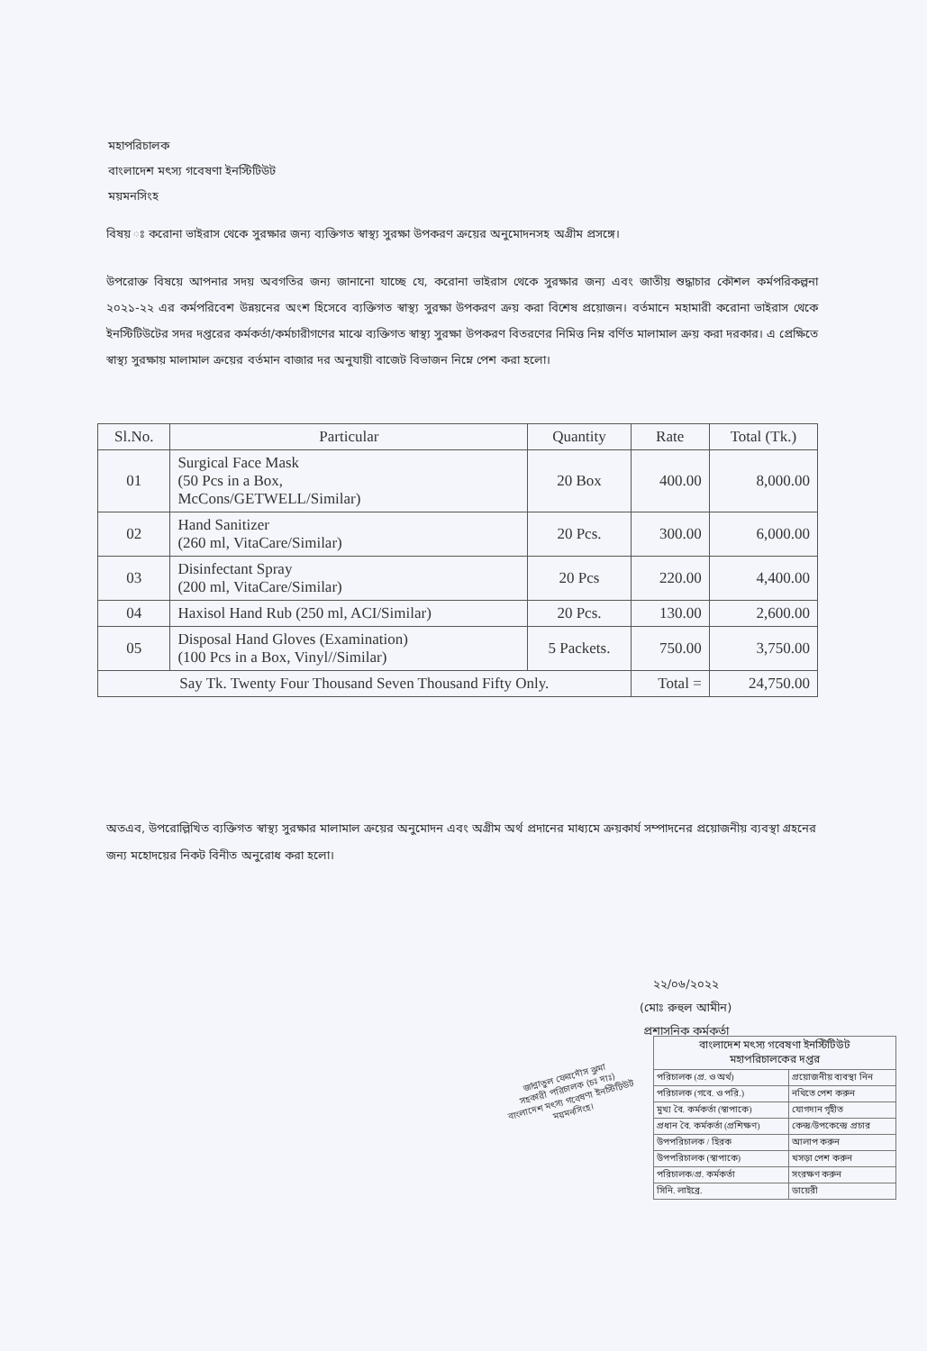মহাপরিচালক
বাংলাদেশ মৎস্য গবেষণা ইনস্টিটিউট
ময়মনসিংহ
বিষয় ঃ করোনা ভাইরাস থেকে সুরক্ষার জন্য ব্যক্তিগত স্বাস্থ্য সুরক্ষা উপকরণ ক্রয়ের অনুমোদনসহ অগ্রীম প্রসঙ্গে।
উপরোক্ত বিষয়ে আপনার সদয় অবগতির জন্য জানানো যাচ্ছে যে, করোনা ভাইরাস থেকে সুরক্ষার জন্য এবং জাতীয় শুদ্ধাচার কৌশল কর্মপরিকল্পনা ২০২১-২২ এর কর্মপরিবেশ উন্নয়নের অংশ হিসেবে ব্যক্তিগত স্বাস্থ্য সুরক্ষা উপকরণ ক্রয় করা বিশেষ প্রয়োজন। বর্তমানে মহামারী করোনা ভাইরাস থেকে ইনস্টিটিউটের সদর দপ্তরের কর্মকর্তা/কর্মচারীগণের মাঝে ব্যক্তিগত স্বাস্থ্য সুরক্ষা উপকরণ বিতরণের নিমিত্ত নিম্ন বর্ণিত মালামাল ক্রয় করা দরকার। এ প্রেক্ষিতে স্বাস্থ্য সুরক্ষায় মালামাল ক্রয়ের বর্তমান বাজার দর অনুযায়ী বাজেট বিভাজন নিম্নে পেশ করা হলো।
| Sl.No. | Particular | Quantity | Rate | Total (Tk.) |
| --- | --- | --- | --- | --- |
| 01 | Surgical Face Mask (50 Pcs in a Box, McCons/GETWELL/Similar) | 20 Box | 400.00 | 8,000.00 |
| 02 | Hand Sanitizer (260 ml, VitaCare/Similar) | 20 Pcs. | 300.00 | 6,000.00 |
| 03 | Disinfectant Spray (200 ml, VitaCare/Similar) | 20 Pcs | 220.00 | 4,400.00 |
| 04 | Haxisol Hand Rub (250 ml, ACI/Similar) | 20 Pcs. | 130.00 | 2,600.00 |
| 05 | Disposal Hand Gloves (Examination) (100 Pcs in a Box, Vinyl//Similar) | 5 Packets. | 750.00 | 3,750.00 |
| Say Tk. Twenty Four Thousand Seven Thousand Fifty Only. | | | Total = | 24,750.00 |
অতএব, উপরোল্লিখিত ব্যক্তিগত স্বাস্থ্য সুরক্ষার মালামাল ক্রয়ের অনুমোদন এবং অগ্রীম অর্থ প্রদানের মাধ্যমে ক্রয়কার্য সম্পাদনের প্রয়োজনীয় ব্যবস্থা গ্রহনের জন্য মহোদয়ের নিকট বিনীত অনুরোধ করা হলো।
২২/০৬/২০২২
(মোঃ রুহুল আমীন)
প্রশাসনিক কর্মকর্তা
জান্নাতুল ফেরদৌস ঝুমা
সহকারী পরিচালক (চঃ দাঃ)
বাংলাদেশ মৎস্য গবেষণা ইনস্টিটিউট
ময়মনসিংহ।
| বাংলাদেশ মৎস্য গবেষণা ইনস্টিটিউট মহাপরিচালকের দপ্তর | |
| পরিচালক (প্র. ও অর্থ) | প্রয়োজনীয় ব্যবস্থা নিন |
| পরিচালক (গবে. ও পরি.) | নথিতে পেশ করুন |
| মুখ্য বৈ. কর্মকর্তা (স্বাপাকে) | যোগদান গৃহীত |
| প্রধান বৈ. কর্মকর্তা (প্রশিক্ষণ) | কেন্দ্র/উপকেন্দ্রে প্রচার |
| উপপরিচালক / হিরক | আলাপ করুন |
| উপপরিচালক (স্বাপাকে) | খসড়া পেশ করুন |
| পরিচালক/প্র. কর্মকর্তা | সংরক্ষণ করুন |
| সিনি. লাইব্রে. | ডায়েরী |